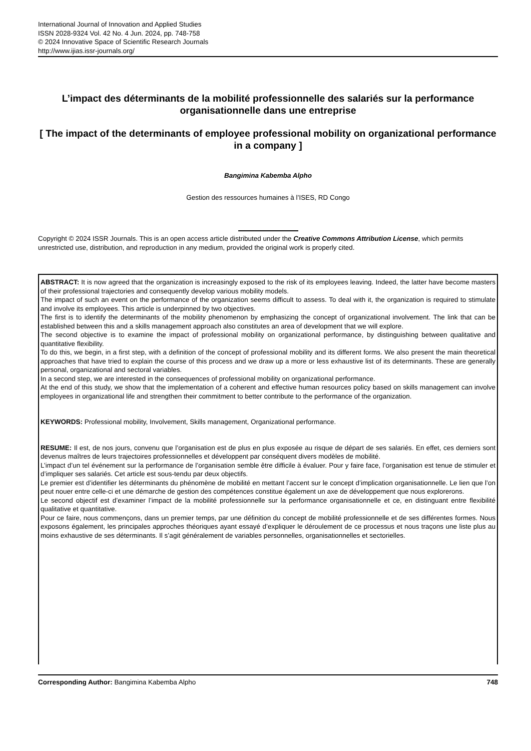International Journal of Innovation and Applied Studies
ISSN 2028-9324 Vol. 42 No. 4 Jun. 2024, pp. 748-758
© 2024 Innovative Space of Scientific Research Journals
http://www.ijias.issr-journals.org/
L’impact des déterminants de la mobilité professionnelle des salariés sur la performance organisationnelle dans une entreprise
[ The impact of the determinants of employee professional mobility on organizational performance in a company ]
Bangimina Kabemba Alpho
Gestion des ressources humaines à l’ISES, RD Congo
Copyright © 2024 ISSR Journals. This is an open access article distributed under the Creative Commons Attribution License, which permits unrestricted use, distribution, and reproduction in any medium, provided the original work is properly cited.
ABSTRACT: It is now agreed that the organization is increasingly exposed to the risk of its employees leaving. Indeed, the latter have become masters of their professional trajectories and consequently develop various mobility models.
The impact of such an event on the performance of the organization seems difficult to assess. To deal with it, the organization is required to stimulate and involve its employees. This article is underpinned by two objectives.
The first is to identify the determinants of the mobility phenomenon by emphasizing the concept of organizational involvement. The link that can be established between this and a skills management approach also constitutes an area of development that we will explore.
The second objective is to examine the impact of professional mobility on organizational performance, by distinguishing between qualitative and quantitative flexibility.
To do this, we begin, in a first step, with a definition of the concept of professional mobility and its different forms. We also present the main theoretical approaches that have tried to explain the course of this process and we draw up a more or less exhaustive list of its determinants. These are generally personal, organizational and sectoral variables.
In a second step, we are interested in the consequences of professional mobility on organizational performance.
At the end of this study, we show that the implementation of a coherent and effective human resources policy based on skills management can involve employees in organizational life and strengthen their commitment to better contribute to the performance of the organization.
KEYWORDS: Professional mobility, Involvement, Skills management, Organizational performance.
RESUME: Il est, de nos jours, convenu que l’organisation est de plus en plus exposée au risque de départ de ses salariés. En effet, ces derniers sont devenus maîtres de leurs trajectoires professionnelles et développent par conséquent divers modèles de mobilité.
L’impact d’un tel événement sur la performance de l’organisation semble être difficile à évaluer. Pour y faire face, l’organisation est tenue de stimuler et d’impliquer ses salariés. Cet article est sous-tendu par deux objectifs.
Le premier est d’identifier les déterminants du phénomène de mobilité en mettant l’accent sur le concept d’implication organisationnelle. Le lien que l’on peut nouer entre celle-ci et une démarche de gestion des compétences constitue également un axe de développement que nous explorerons.
Le second objectif est d’examiner l’impact de la mobilité professionnelle sur la performance organisationnelle et ce, en distinguant entre flexibilité qualitative et quantitative.
Pour ce faire, nous commençons, dans un premier temps, par une définition du concept de mobilité professionnelle et de ses différentes formes. Nous exposons également, les principales approches théoriques ayant essayé d’expliquer le déroulement de ce processus et nous traçons une liste plus au moins exhaustive de ses déterminants. Il s’agit généralement de variables personnelles, organisationnelles et sectorielles.
Corresponding Author: Bangimina Kabemba Alpho 748